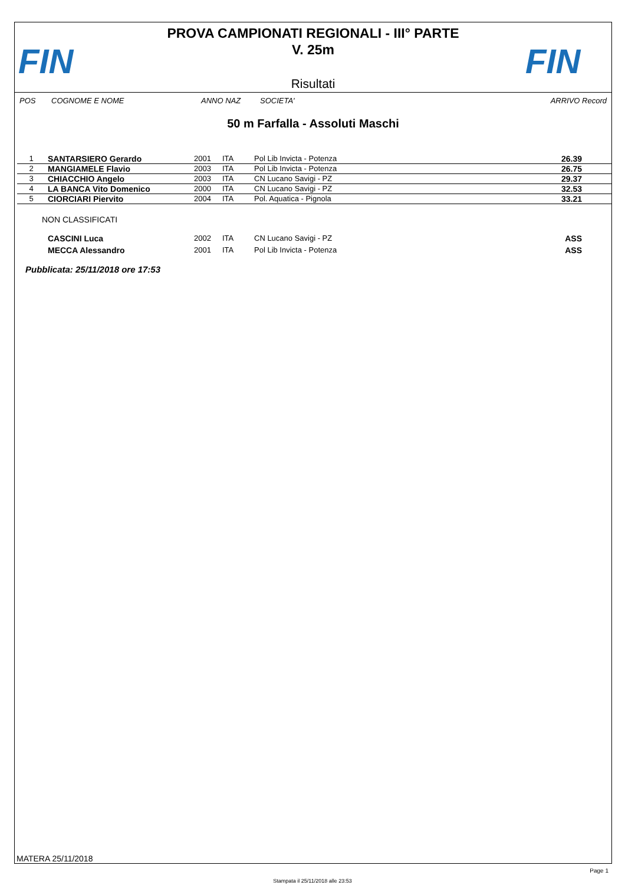FIN
PROVA CAMPIONATI REGIONALI - III° PARTE
V. 25m
Risultati
FIN
POS COGNOME E NOME ANNO NAZ SOCIETA' ARRIVO Record
50 m Farfalla - Assoluti Maschi
| 1 | SANTARSIERO Gerardo | 2001 | ITA | Pol Lib Invicta - Potenza | 26.39 |
| 2 | MANGIAMELE Flavio | 2003 | ITA | Pol Lib Invicta - Potenza | 26.75 |
| 3 | CHIACCHIO Angelo | 2003 | ITA | CN Lucano Savigi - PZ | 29.37 |
| 4 | LA BANCA Vito Domenico | 2000 | ITA | CN Lucano Savigi - PZ | 32.53 |
| 5 | CIORCIARI Piervito | 2004 | ITA | Pol. Aquatica - Pignola | 33.21 |
NON CLASSIFICATI
| | CASCINI Luca | 2002 | ITA | CN Lucano Savigi - PZ | ASS |
| | MECCA Alessandro | 2001 | ITA | Pol Lib Invicta - Potenza | ASS |
Pubblicata: 25/11/2018 ore 17:53
MATERA 25/11/2018
Page 1
Stampata il 25/11/2018 alle 23:53